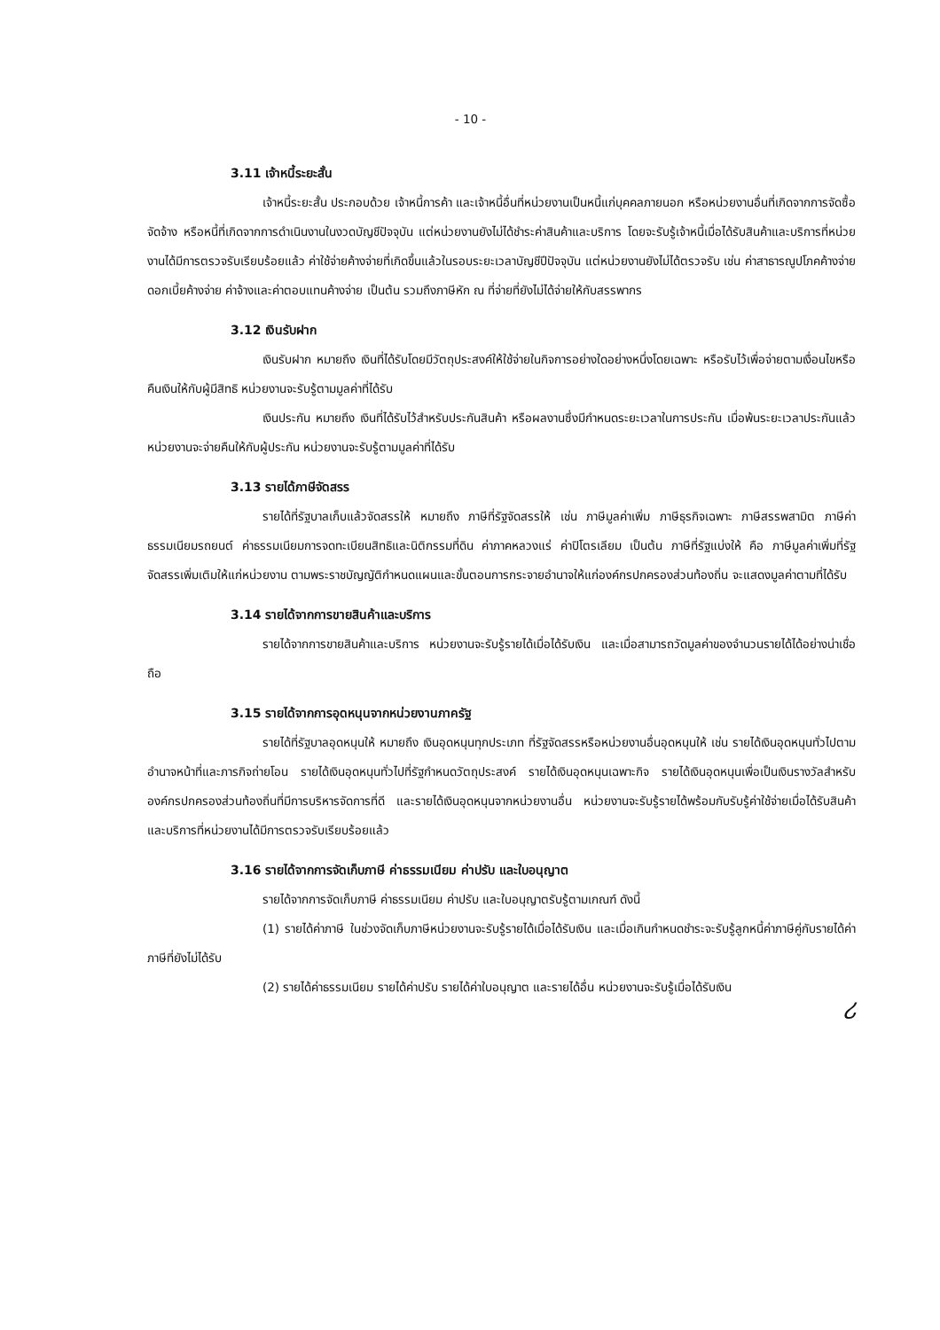- 10 -
3.11 เจ้าหนี้ระยะสั้น
เจ้าหนี้ระยะสั้น ประกอบด้วย เจ้าหนี้การค้า และเจ้าหนี้อื่นที่หน่วยงานเป็นหนี้แก่บุคคลภายนอก หรือหน่วยงานอื่นที่เกิดจากการจัดซื้อจัดจ้าง หรือหนี้ที่เกิดจากการดำเนินงานในงวดบัญชีปัจจุบัน แต่หน่วยงานยังไม่ได้ชำระค่าสินค้าและบริการ โดยจะรับรู้เจ้าหนี้เมื่อได้รับสินค้าและบริการที่หน่วยงานได้มีการตรวจรับเรียบร้อยแล้ว ค่าใช้จ่ายค้างจ่ายที่เกิดขึ้นแล้วในรอบระยะเวลาบัญชีปีปัจจุบัน แต่หน่วยงานยังไม่ได้ตรวจรับ เช่น ค่าสาธารณูปโภคค้างจ่าย ดอกเบี้ยค้างจ่าย ค่าจ้างและค่าตอบแทนค้างจ่าย เป็นต้น รวมถึงภาษีหัก ณ ที่จ่ายที่ยังไม่ได้จ่ายให้กับสรรพากร
3.12 เงินรับฝาก
เงินรับฝาก หมายถึง เงินที่ได้รับโดยมีวัตถุประสงค์ให้ใช้จ่ายในกิจการอย่างใดอย่างหนึ่งโดยเฉพาะ หรือรับไว้เพื่อจ่ายตามเงื่อนไขหรือคืนเงินให้กับผู้มีสิทธิ หน่วยงานจะรับรู้ตามมูลค่าที่ได้รับ
เงินประกัน หมายถึง เงินที่ได้รับไว้สำหรับประกันสินค้า หรือผลงานซึ่งมีกำหนดระยะเวลาในการประกัน เมื่อพ้นระยะเวลาประกันแล้วหน่วยงานจะจ่ายคืนให้กับผู้ประกัน หน่วยงานจะรับรู้ตามมูลค่าที่ได้รับ
3.13 รายได้ภาษีจัดสรร
รายได้ที่รัฐบาลเก็บแล้วจัดสรรให้ หมายถึง ภาษีที่รัฐจัดสรรให้ เช่น ภาษีมูลค่าเพิ่ม ภาษีธุรกิจเฉพาะ ภาษีสรรพสามิต ภาษีค่าธรรมเนียมรถยนต์ ค่าธรรมเนียมการจดทะเบียนสิทธิและนิติกรรมที่ดิน ค่าภาคหลวงแร่ ค่าปิโตรเลียม เป็นต้น ภาษีที่รัฐแบ่งให้ คือ ภาษีมูลค่าเพิ่มที่รัฐจัดสรรเพิ่มเติมให้แก่หน่วยงาน ตามพระราชบัญญัติกำหนดแผนและขั้นตอนการกระจายอำนาจให้แก่องค์กรปกครองส่วนท้องถิ่น จะแสดงมูลค่าตามที่ได้รับ
3.14 รายได้จากการขายสินค้าและบริการ
รายได้จากการขายสินค้าและบริการ หน่วยงานจะรับรู้รายได้เมื่อได้รับเงิน และเมื่อสามารถวัดมูลค่าของจำนวนรายได้ได้อย่างน่าเชื่อถือ
3.15 รายได้จากการอุดหนุนจากหน่วยงานภาครัฐ
รายได้ที่รัฐบาลอุดหนุนให้ หมายถึง เงินอุดหนุนทุกประเภท ที่รัฐจัดสรรหรือหน่วยงานอื่นอุดหนุนให้ เช่น รายได้เงินอุดหนุนทั่วไปตามอำนาจหน้าที่และภารกิจถ่ายโอน รายได้เงินอุดหนุนทั่วไปที่รัฐกำหนดวัตถุประสงค์ รายได้เงินอุดหนุนเฉพาะกิจ รายได้เงินอุดหนุนเพื่อเป็นเงินรางวัลสำหรับองค์กรปกครองส่วนท้องถิ่นที่มีการบริหารจัดการที่ดี และรายได้เงินอุดหนุนจากหน่วยงานอื่น หน่วยงานจะรับรู้รายได้พร้อมกับรับรู้ค่าใช้จ่ายเมื่อได้รับสินค้าและบริการที่หน่วยงานได้มีการตรวจรับเรียบร้อยแล้ว
3.16 รายได้จากการจัดเก็บภาษี ค่าธรรมเนียม ค่าปรับ และใบอนุญาต
รายได้จากการจัดเก็บภาษี ค่าธรรมเนียม ค่าปรับ และใบอนุญาตรับรู้ตามเกณฑ์ ดังนี้
(1) รายได้ค่าภาษี ในช่วงจัดเก็บภาษีหน่วยงานจะรับรู้รายได้เมื่อได้รับเงิน และเมื่อเกินกำหนดชำระจะรับรู้ลูกหนี้ค่าภาษีคู่กับรายได้ค่าภาษีที่ยังไม่ได้รับ
(2) รายได้ค่าธรรมเนียม รายได้ค่าปรับ รายได้ค่าใบอนุญาต และรายได้อื่น หน่วยงานจะรับรู้เมื่อได้รับเงิน ሪ